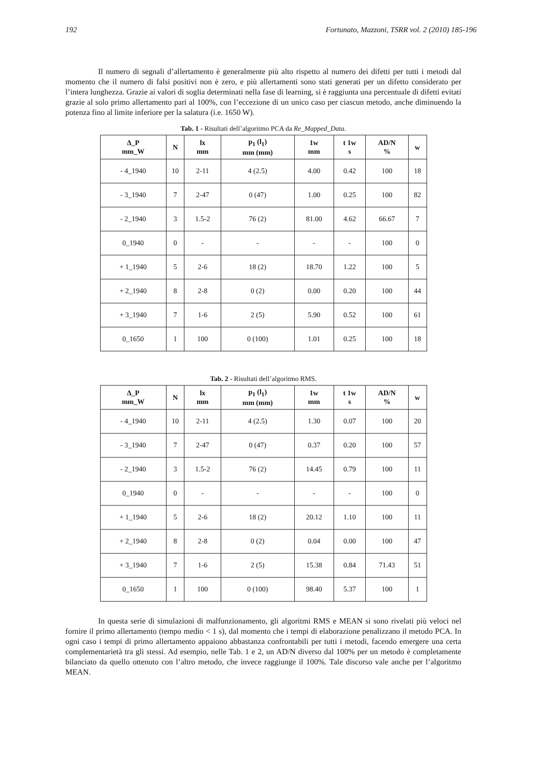192 Fortunato, Mazzoni, TSRR vol. 2 (2010) 185-196
Il numero di segnali d’allertamento è generalmente più alto rispetto al numero dei difetti per tutti i metodi dal momento che il numero di falsi positivi non è zero, e più allertamenti sono stati generati per un difetto considerato per l’intera lunghezza. Grazie ai valori di soglia determinati nella fase di learning, si è raggiunta una percentuale di difetti evitati grazie al solo primo allertamento pari al 100%, con l’eccezione di un unico caso per ciascun metodo, anche diminuendo la potenza fino al limite inferiore per la salatura (i.e. 1650 W).
Tab. 1 - Risultati dell’algoritmo PCA da Re_Mapped_Data.
| Δ_P mm_W | N | lx mm | p<sub>1</sub> (l<sub>1</sub>) mm (mm) | 1w mm | t 1w s | AD/N % | w |
| --- | --- | --- | --- | --- | --- | --- | --- |
| - 4_1940 | 10 | 2-11 | 4 (2.5) | 4.00 | 0.42 | 100 | 18 |
| - 3_1940 | 7 | 2-47 | 0 (47) | 1.00 | 0.25 | 100 | 82 |
| - 2_1940 | 3 | 1.5-2 | 76 (2) | 81.00 | 4.62 | 66.67 | 7 |
| 0_1940 | 0 | - | - | - | - | 100 | 0 |
| + 1_1940 | 5 | 2-6 | 18 (2) | 18.70 | 1.22 | 100 | 5 |
| + 2_1940 | 8 | 2-8 | 0 (2) | 0.00 | 0.20 | 100 | 44 |
| + 3_1940 | 7 | 1-6 | 2 (5) | 5.90 | 0.52 | 100 | 61 |
| 0_1650 | 1 | 100 | 0 (100) | 1.01 | 0.25 | 100 | 18 |
Tab. 2 - Risultati dell’algoritmo RMS.
| Δ_P mm_W | N | lx mm | p<sub>1</sub> (l<sub>1</sub>) mm (mm) | 1w mm | t 1w s | AD/N % | w |
| --- | --- | --- | --- | --- | --- | --- | --- |
| - 4_1940 | 10 | 2-11 | 4 (2.5) | 1.30 | 0.07 | 100 | 20 |
| - 3_1940 | 7 | 2-47 | 0 (47) | 0.37 | 0.20 | 100 | 57 |
| - 2_1940 | 3 | 1.5-2 | 76 (2) | 14.45 | 0.79 | 100 | 11 |
| 0_1940 | 0 | - | - | - | - | 100 | 0 |
| + 1_1940 | 5 | 2-6 | 18 (2) | 20.12 | 1.10 | 100 | 11 |
| + 2_1940 | 8 | 2-8 | 0 (2) | 0.04 | 0.00 | 100 | 47 |
| + 3_1940 | 7 | 1-6 | 2 (5) | 15.38 | 0.84 | 71.43 | 51 |
| 0_1650 | 1 | 100 | 0 (100) | 98.40 | 5.37 | 100 | 1 |
In questa serie di simulazioni di malfunzionamento, gli algoritmi RMS e MEAN si sono rivelati più veloci nel fornire il primo allertamento (tempo medio < 1 s), dal momento che i tempi di elaborazione penalizzano il metodo PCA. In ogni caso i tempi di primo allertamento appaiono abbastanza confrontabili per tutti i metodi, facendo emergere una certa complementarietà tra gli stessi. Ad esempio, nelle Tab. 1 e 2, un AD/N diverso dal 100% per un metodo è completamente bilanciato da quello ottenuto con l’altro metodo, che invece raggiunge il 100%. Tale discorso vale anche per l’algoritmo MEAN.